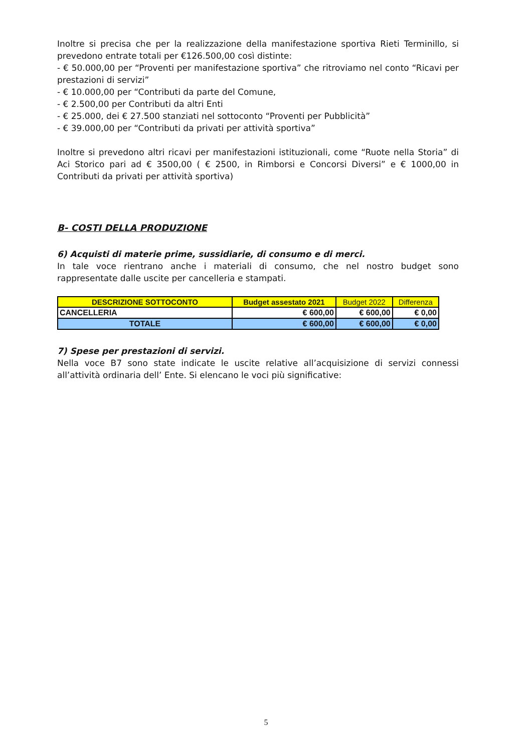Inoltre si precisa che per la realizzazione della manifestazione sportiva Rieti Terminillo, si prevedono entrate totali per €126.500,00 così distinte:
- € 50.000,00 per “Proventi per manifestazione sportiva” che ritroviamo nel conto “Ricavi per prestazioni di servizi”
- € 10.000,00 per “Contributi da parte del Comune,
- € 2.500,00 per Contributi da altri Enti
- € 25.000, dei € 27.500 stanziati nel sottoconto “Proventi per Pubblicità”
- € 39.000,00 per “Contributi da privati per attività sportiva”
Inoltre si prevedono altri ricavi per manifestazioni istituzionali, come “Ruote nella Storia” di Aci Storico pari ad € 3500,00 ( € 2500, in Rimborsi e Concorsi Diversi” e € 1000,00 in Contributi da privati per attività sportiva)
B- COSTI DELLA PRODUZIONE
6) Acquisti di materie prime, sussidiarie, di consumo e di merci.
In tale voce rientrano anche i materiali di consumo, che nel nostro budget sono rappresentate dalle uscite per cancelleria e stampati.
| DESCRIZIONE SOTTOCONTO | Budget assestato 2021 | Budget 2022 | Differenza |
| --- | --- | --- | --- |
| CANCELLERIA | € 600,00 | € 600,00 | € 0,00 |
| TOTALE | € 600,00 | € 600,00 | € 0,00 |
7) Spese per prestazioni di servizi.
Nella voce B7 sono state indicate le uscite relative all’acquisizione di servizi connessi all’attività ordinaria dell’ Ente. Si elencano le voci più significative:
5